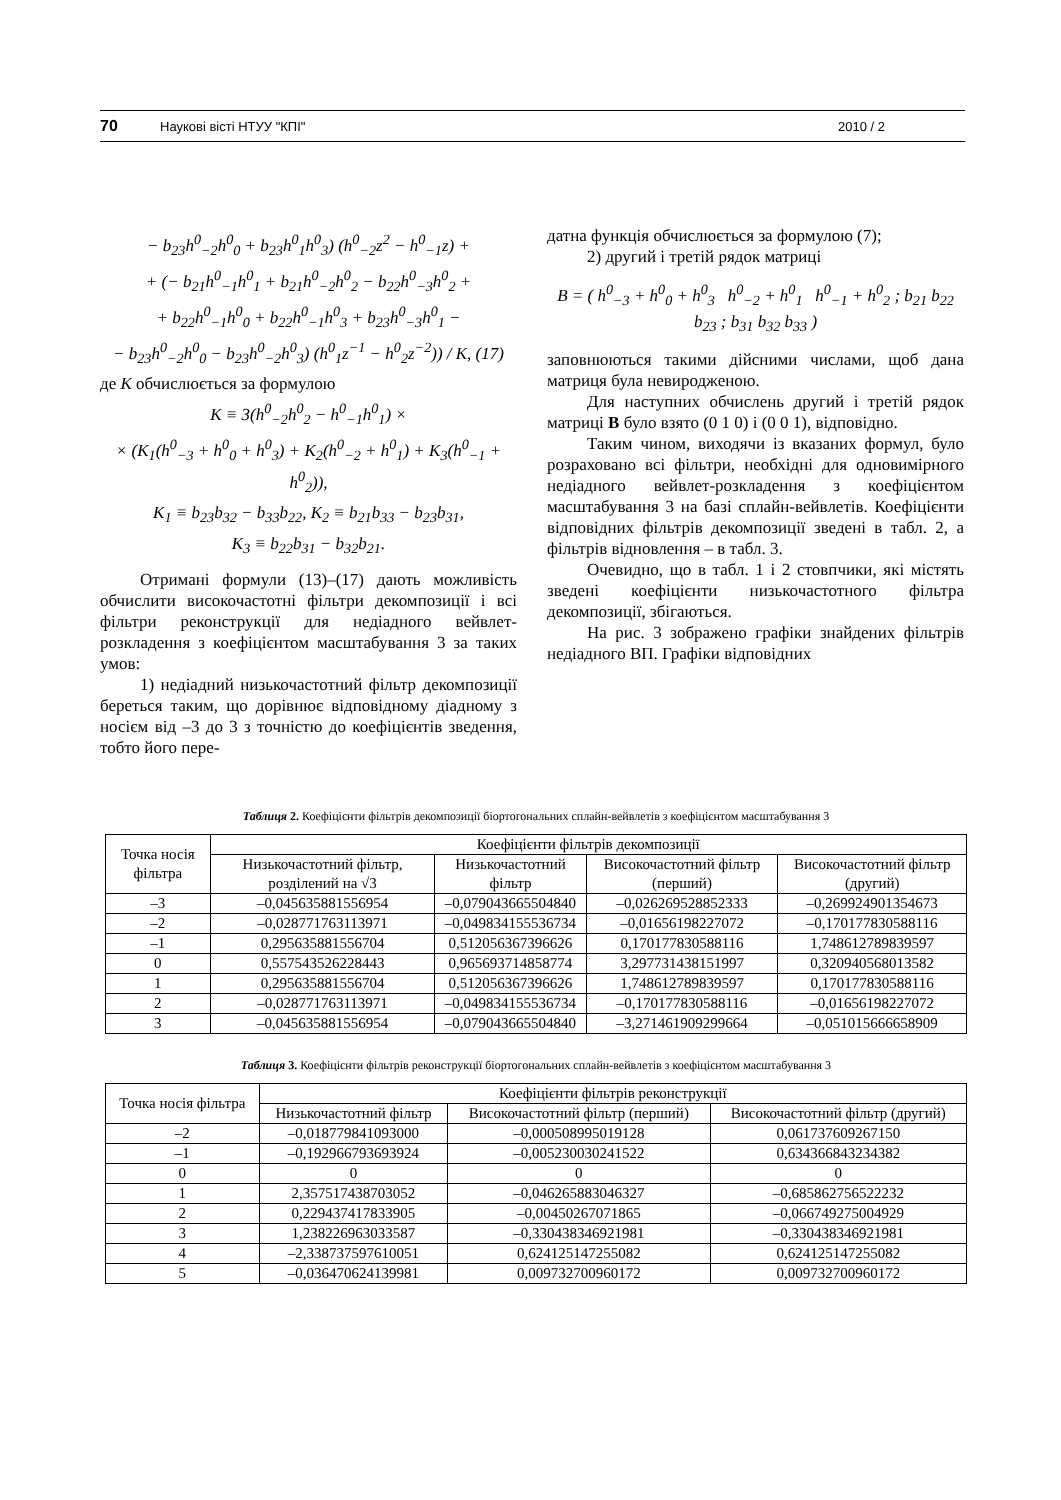70 Наукові вісті НТУУ "КПІ" 2010 / 2
− b<sub>23</sub>h<sup>0</sup><sub>−2</sub>h<sup>0</sup><sub>0</sub> + b<sub>23</sub>h<sup>0</sup><sub>1</sub>h<sup>0</sup><sub>3</sub>) (h<sup>0</sup><sub>−2</sub>z<sup>2</sup> − h<sup>0</sup><sub>−1</sub>z) +
+ (− b<sub>21</sub>h<sup>0</sup><sub>−1</sub>h<sup>0</sup><sub>1</sub> + b<sub>21</sub>h<sup>0</sup><sub>−2</sub>h<sup>0</sup><sub>2</sub> − b<sub>22</sub>h<sup>0</sup><sub>−3</sub>h<sup>0</sup><sub>2</sub> +
+ b<sub>22</sub>h<sup>0</sup><sub>−1</sub>h<sup>0</sup><sub>0</sub> + b<sub>22</sub>h<sup>0</sup><sub>−1</sub>h<sup>0</sup><sub>3</sub> + b<sub>23</sub>h<sup>0</sup><sub>−3</sub>h<sup>0</sup><sub>1</sub> −
− b<sub>23</sub>h<sup>0</sup><sub>−2</sub>h<sup>0</sup><sub>0</sub> − b<sub>23</sub>h<sup>0</sup><sub>−2</sub>h<sup>0</sup><sub>3</sub>) (h<sup>0</sup><sub>1</sub>z<sup>−1</sup> − h<sup>0</sup><sub>2</sub>z<sup>−2</sup>)) / K, (17)
де K обчислюється за формулою
K ≡ 3(h<sup>0</sup><sub>−2</sub>h<sup>0</sup><sub>2</sub> − h<sup>0</sup><sub>−1</sub>h<sup>0</sup><sub>1</sub>) ×
× (K<sub>1</sub>(h<sup>0</sup><sub>−3</sub> + h<sup>0</sup><sub>0</sub> + h<sup>0</sup><sub>3</sub>) + K<sub>2</sub>(h<sup>0</sup><sub>−2</sub> + h<sup>0</sup><sub>1</sub>) + K<sub>3</sub>(h<sup>0</sup><sub>−1</sub> + h<sup>0</sup><sub>2</sub>)),
K<sub>1</sub> ≡ b<sub>23</sub>b<sub>32</sub> − b<sub>33</sub>b<sub>22</sub>, K<sub>2</sub> ≡ b<sub>21</sub>b<sub>33</sub> − b<sub>23</sub>b<sub>31</sub>,
K<sub>3</sub> ≡ b<sub>22</sub>b<sub>31</sub> − b<sub>32</sub>b<sub>21</sub>.
Отримані формули (13)–(17) дають можливість обчислити високочастотні фільтри декомпозиції і всі фільтри реконструкції для недіадного вейвлет-розкладення з коефіцієнтом масштабування 3 за таких умов:
1) недіадний низькочастотний фільтр декомпозиції береться таким, що дорівнює відповідному діадному з носієм від –3 до 3 з точністю до коефіцієнтів зведення, тобто його пере-
датна функція обчислюється за формулою (7);
2) другий і третій рядок матриці
B = ( h<sup>0</sup><sub>−3</sub> + h<sup>0</sup><sub>0</sub> + h<sup>0</sup><sub>3</sub> h<sup>0</sup><sub>−2</sub> + h<sup>0</sup><sub>1</sub> h<sup>0</sup><sub>−1</sub> + h<sup>0</sup><sub>2</sub> ; b<sub>21</sub> b<sub>22</sub> b<sub>23</sub> ; b<sub>31</sub> b<sub>32</sub> b<sub>33</sub> )
заповнюються такими дійсними числами, щоб дана матриця була невиродженою.
Для наступних обчислень другий і третій рядок матриці B було взято (0 1 0) і (0 0 1), відповідно.
Таким чином, виходячи із вказаних формул, було розраховано всі фільтри, необхідні для одновимірного недіадного вейвлет-розкладення з коефіцієнтом масштабування 3 на базі сплайн-вейвлетів. Коефіцієнти відповідних фільтрів декомпозиції зведені в табл. 2, а фільтрів відновлення – в табл. 3.
Очевидно, що в табл. 1 і 2 стовпчики, які містять зведені коефіцієнти низькочастотного фільтра декомпозиції, збігаються.
На рис. 3 зображено графіки знайдених фільтрів недіадного ВП. Графіки відповідних
Таблиця 2. Коефіцієнти фільтрів декомпозиції біортогональних сплайн-вейвлетів з коефіцієнтом масштабування 3
| Точка носія фільтра | Коефіцієнти фільтрів декомпозиції | | | |
| --- | --- | --- | --- | --- |
| | Низькочастотний фільтр, розділений на √3 | Низькочастотний фільтр | Високочастотний фільтр (перший) | Високочастотний фільтр (другий) |
| –3 | –0,045635881556954 | –0,079043665504840 | –0,026269528852333 | –0,269924901354673 |
| –2 | –0,028771763113971 | –0,049834155536734 | –0,01656198227072 | –0,170177830588116 |
| –1 | 0,295635881556704 | 0,512056367396626 | 0,170177830588116 | 1,748612789839597 |
| 0 | 0,557543526228443 | 0,965693714858774 | 3,297731438151997 | 0,320940568013582 |
| 1 | 0,295635881556704 | 0,512056367396626 | 1,748612789839597 | 0,170177830588116 |
| 2 | –0,028771763113971 | –0,049834155536734 | –0,170177830588116 | –0,01656198227072 |
| 3 | –0,045635881556954 | –0,079043665504840 | –3,271461909299664 | –0,051015666658909 |
Таблиця 3. Коефіцієнти фільтрів реконструкції біортогональних сплайн-вейвлетів з коефіцієнтом масштабування 3
| Точка носія фільтра | Коефіцієнти фільтрів реконструкції | | |
| --- | --- | --- | --- |
| | Низькочастотний фільтр | Високочастотний фільтр (перший) | Високочастотний фільтр (другий) |
| –2 | –0,018779841093000 | –0,000508995019128 | 0,061737609267150 |
| –1 | –0,192966793693924 | –0,005230030241522 | 0,634366843234382 |
| 0 | 0 | 0 | 0 |
| 1 | 2,357517438703052 | –0,046265883046327 | –0,685862756522232 |
| 2 | 0,229437417833905 | –0,00450267071865 | –0,066749275004929 |
| 3 | 1,238226963033587 | –0,330438346921981 | –0,330438346921981 |
| 4 | –2,338737597610051 | 0,624125147255082 | 0,624125147255082 |
| 5 | –0,036470624139981 | 0,009732700960172 | 0,009732700960172 |